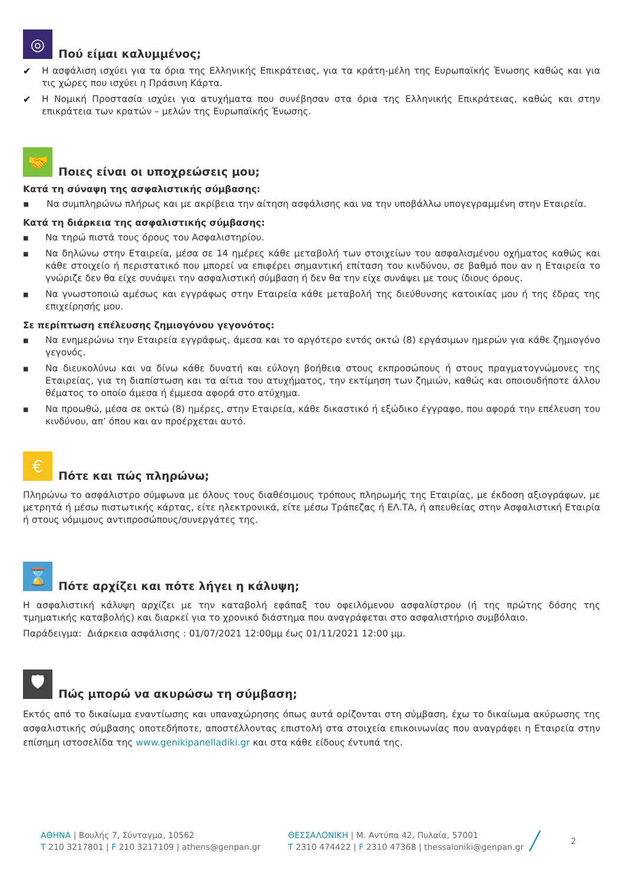◎
Πού είμαι καλυμμένος;
✔ Η ασφάλιση ισχύει για τα όρια της Ελληνικής Επικράτειας, για τα κράτη-μέλη της Ευρωπαϊκής Ένωσης καθώς και για τις χώρες που ισχύει η Πράσινη Κάρτα.
✔ Η Νομική Προστασία ισχύει για ατυχήματα που συνέβησαν στα όρια της Ελληνικής Επικράτειας, καθώς και στην επικράτεια των κρατών – μελών της Ευρωπαϊκής Ένωσης.
🤝
Ποιες είναι οι υποχρεώσεις μου;
Κατά τη σύναψη της ασφαλιστικής σύμβασης:
▪ Να συμπληρώνω πλήρως και με ακρίβεια την αίτηση ασφάλισης και να την υποβάλλω υπογεγραμμένη στην Εταιρεία.
Κατά τη διάρκεια της ασφαλιστικής σύμβασης:
■ Να τηρώ πιστά τους όρους του Ασφαλιστηρίου.
■ Να δηλώνω στην Εταιρεία, μέσα σε 14 ημέρες κάθε μεταβολή των στοιχείων του ασφαλισμένου οχήματος καθώς και κάθε στοιχείο ή περιστατικό που μπορεί να επιφέρει σημαντική επίταση του κινδύνου, σε βαθμό που αν η Εταιρεία το γνώριζε δεν θα είχε συνάψει την ασφαλιστική σύμβαση ή δεν θα την είχε συνάψει με τους ίδιους όρους.
■ Να γνωστοποιώ αμέσως και εγγράφως στην Εταιρεία κάθε μεταβολή της διεύθυνσης κατοικίας μου ή της έδρας της επιχείρησής μου.
Σε περίπτωση επέλευσης ζημιογόνου γεγονότος:
■ Να ενημερώνω την Εταιρεία εγγράφως, άμεσα και το αργότερο εντός οκτώ (8) εργάσιμων ημερών για κάθε ζημιογόνο γεγονός.
■ Να διευκολύνω και να δίνω κάθε δυνατή και εύλογη βοήθεια στους εκπροσώπους ή στους πραγματογνώμονες της Εταιρείας, για τη διαπίστωση και τα αίτια του ατυχήματος, την εκτίμηση των ζημιών, καθώς και οποιουδήποτε άλλου θέματος το οποίο άμεσα ή έμμεσα αφορά στο ατύχημα.
■ Να προωθώ, μέσα σε οκτώ (8) ημέρες, στην Εταιρεία, κάθε δικαστικό ή εξώδικο έγγραφο, που αφορά την επέλευση του κινδύνου, απ’ όπου και αν προέρχεται αυτό.
€
Πότε και πώς πληρώνω;
Πληρώνω το ασφάλιστρο σύμφωνα με όλους τους διαθέσιμους τρόπους πληρωμής της Εταιρίας, με έκδοση αξιογράφων, με μετρητά ή μέσω πιστωτικής κάρτας, είτε ηλεκτρονικά, είτε μέσω Τράπεζας ή ΕΛ.ΤΑ, ή απευθείας στην Ασφαλιστική Εταιρία ή στους νόμιμους αντιπροσώπους/συνεργάτες της.
⌛
Πότε αρχίζει και πότε λήγει η κάλυψη;
Η ασφαλιστική κάλυψη αρχίζει με την καταβολή εφάπαξ του οφειλόμενου ασφαλίστρου (ή της πρώτης δόσης της τμηματικής καταβολής) και διαρκεί για το χρονικό διάστημα που αναγράφεται στο ασφαλιστήριο συμβόλαιο.
Παράδειγμα: Διάρκεια ασφάλισης : 01/07/2021 12:00μμ έως 01/11/2021 12:00 μμ.
🛡
Πώς μπορώ να ακυρώσω τη σύμβαση;
Εκτός από το δικαίωμα εναντίωσης και υπαναχώρησης όπως αυτά ορίζονται στη σύμβαση, έχω το δικαίωμα ακύρωσης της ασφαλιστικής σύμβασης οποτεδήποτε, αποστέλλοντας επιστολή στα στοιχεία επικοινωνίας που αναγράφει η Εταιρεία στην επίσημη ιστοσελίδα της www.genikipanelladiki.gr και στα κάθε είδους έντυπά της.
ΑΘΗΝΑ | Βουλής 7, Σύνταγμα, 10562
T 210 3217801 | F 210 3217109 | athens@genpan.gr
ΘΕΣΣΑΛΟΝΙΚΗ | Μ. Αντύπα 42, Πυλαία, 57001
T 2310 474422 | F 2310 47368 | thessaloniki@genpan.gr
╱
2